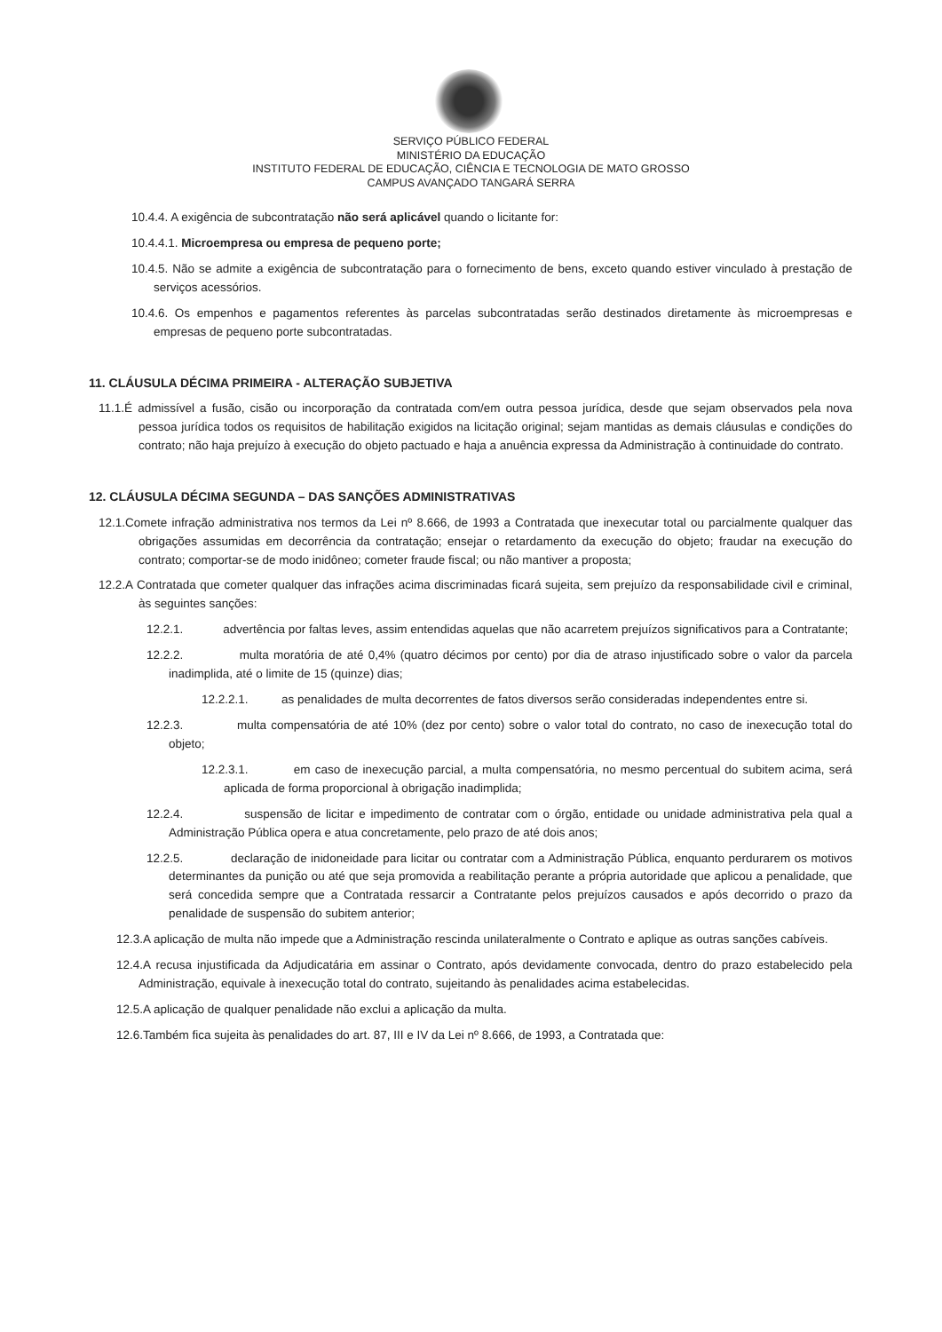SERVIÇO PÚBLICO FEDERAL
MINISTÉRIO DA EDUCAÇÃO
INSTITUTO FEDERAL DE EDUCAÇÃO, CIÊNCIA E TECNOLOGIA DE MATO GROSSO
CAMPUS AVANÇADO TANGARÁ SERRA
10.4.4. A exigência de subcontratação não será aplicável quando o licitante for:
10.4.4.1. Microempresa ou empresa de pequeno porte;
10.4.5. Não se admite a exigência de subcontratação para o fornecimento de bens, exceto quando estiver vinculado à prestação de serviços acessórios.
10.4.6. Os empenhos e pagamentos referentes às parcelas subcontratadas serão destinados diretamente às microempresas e empresas de pequeno porte subcontratadas.
11. CLÁUSULA DÉCIMA PRIMEIRA - ALTERAÇÃO SUBJETIVA
11.1.É admissível a fusão, cisão ou incorporação da contratada com/em outra pessoa jurídica, desde que sejam observados pela nova pessoa jurídica todos os requisitos de habilitação exigidos na licitação original; sejam mantidas as demais cláusulas e condições do contrato; não haja prejuízo à execução do objeto pactuado e haja a anuência expressa da Administração à continuidade do contrato.
12. CLÁUSULA DÉCIMA SEGUNDA – DAS SANÇÕES ADMINISTRATIVAS
12.1.Comete infração administrativa nos termos da Lei nº 8.666, de 1993 a Contratada que inexecutar total ou parcialmente qualquer das obrigações assumidas em decorrência da contratação; ensejar o retardamento da execução do objeto; fraudar na execução do contrato; comportar-se de modo inidôneo; cometer fraude fiscal; ou não mantiver a proposta;
12.2.A Contratada que cometer qualquer das infrações acima discriminadas ficará sujeita, sem prejuízo da responsabilidade civil e criminal, às seguintes sanções:
12.2.1. advertência por faltas leves, assim entendidas aquelas que não acarretem prejuízos significativos para a Contratante;
12.2.2. multa moratória de até 0,4% (quatro décimos por cento) por dia de atraso injustificado sobre o valor da parcela inadimplida, até o limite de 15 (quinze) dias;
12.2.2.1. as penalidades de multa decorrentes de fatos diversos serão consideradas independentes entre si.
12.2.3. multa compensatória de até 10% (dez por cento) sobre o valor total do contrato, no caso de inexecução total do objeto;
12.2.3.1. em caso de inexecução parcial, a multa compensatória, no mesmo percentual do subitem acima, será aplicada de forma proporcional à obrigação inadimplida;
12.2.4. suspensão de licitar e impedimento de contratar com o órgão, entidade ou unidade administrativa pela qual a Administração Pública opera e atua concretamente, pelo prazo de até dois anos;
12.2.5. declaração de inidoneidade para licitar ou contratar com a Administração Pública, enquanto perdurarem os motivos determinantes da punição ou até que seja promovida a reabilitação perante a própria autoridade que aplicou a penalidade, que será concedida sempre que a Contratada ressarcir a Contratante pelos prejuízos causados e após decorrido o prazo da penalidade de suspensão do subitem anterior;
12.3.A aplicação de multa não impede que a Administração rescinda unilateralmente o Contrato e aplique as outras sanções cabíveis.
12.4.A recusa injustificada da Adjudicatária em assinar o Contrato, após devidamente convocada, dentro do prazo estabelecido pela Administração, equivale à inexecução total do contrato, sujeitando às penalidades acima estabelecidas.
12.5.A aplicação de qualquer penalidade não exclui a aplicação da multa.
12.6.Também fica sujeita às penalidades do art. 87, III e IV da Lei nº 8.666, de 1993, a Contratada que: